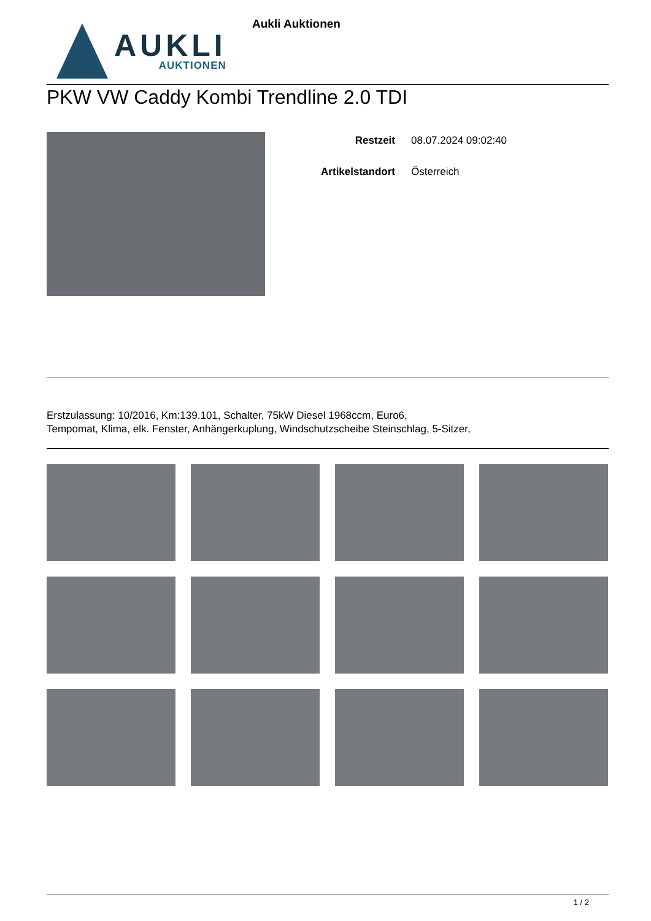Aukli Auktionen
AUKLI
AUKTIONEN
PKW VW Caddy Kombi Trendline 2.0 TDI
Restzeit 08.07.2024 09:02:40
Artikelstandort Österreich
Erstzulassung: 10/2016, Km:139.101, Schalter, 75kW Diesel 1968ccm, Euro6,
Tempomat, Klima, elk. Fenster, Anhängerkuplung, Windschutzscheibe Steinschlag, 5-Sitzer,
1 / 2